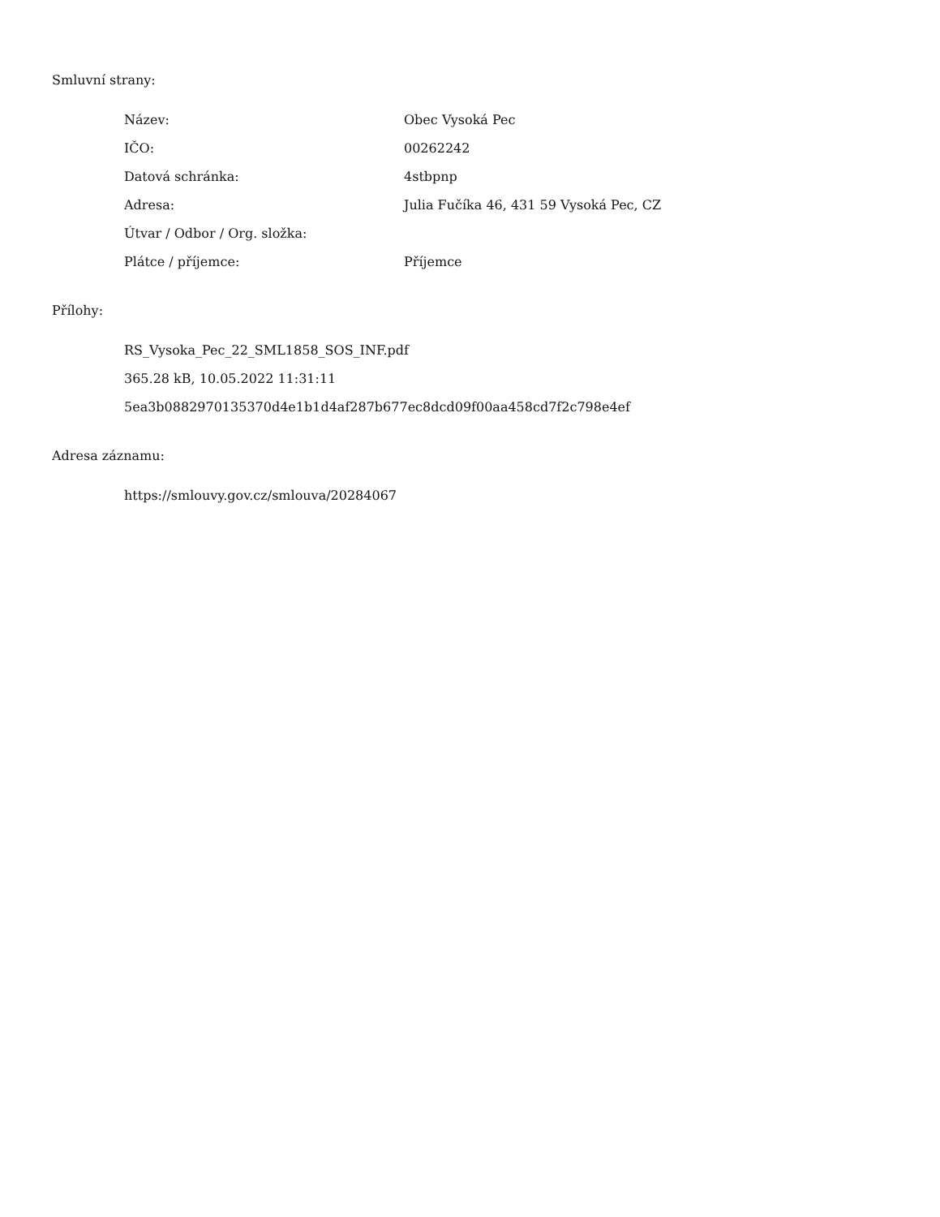Smluvní strany:
| Název: | Obec Vysoká Pec |
| IČO: | 00262242 |
| Datová schránka: | 4stbpnp |
| Adresa: | Julia Fučíka 46, 431 59 Vysoká Pec, CZ |
| Útvar / Odbor / Org. složka: | |
| Plátce / příjemce: | Příjemce |
Přílohy:
RS_Vysoka_Pec_22_SML1858_SOS_INF.pdf
365.28 kB, 10.05.2022 11:31:11
5ea3b0882970135370d4e1b1d4af287b677ec8dcd09f00aa458cd7f2c798e4ef
Adresa záznamu:
https://smlouvy.gov.cz/smlouva/20284067